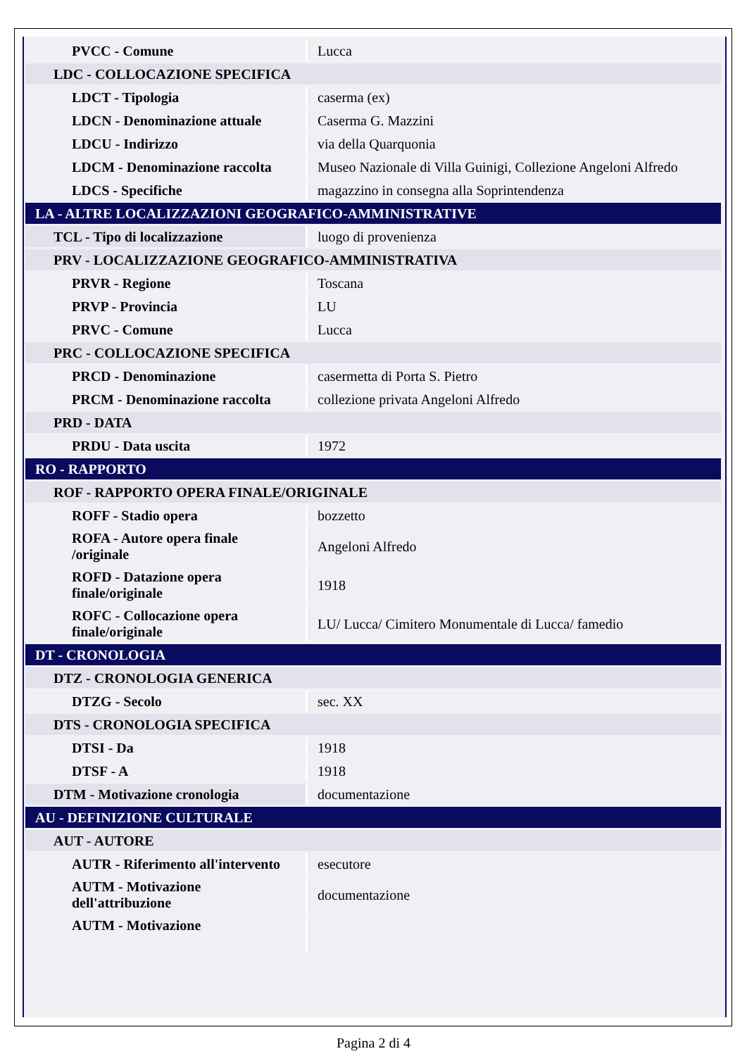| PVCC - Comune | Lucca |
| LDC - COLLOCAZIONE SPECIFICA | |
| LDCT - Tipologia | caserma (ex) |
| LDCN - Denominazione attuale | Caserma G. Mazzini |
| LDCU - Indirizzo | via della Quarquonia |
| LDCM - Denominazione raccolta | Museo Nazionale di Villa Guinigi, Collezione Angeloni Alfredo |
| LDCS - Specifiche | magazzino in consegna alla Soprintendenza |
| LA - ALTRE LOCALIZZAZIONI GEOGRAFICO-AMMINISTRATIVE | |
| TCL - Tipo di localizzazione | luogo di provenienza |
| PRV - LOCALIZZAZIONE GEOGRAFICO-AMMINISTRATIVA | |
| PRVR - Regione | Toscana |
| PRVP - Provincia | LU |
| PRVC - Comune | Lucca |
| PRC - COLLOCAZIONE SPECIFICA | |
| PRCD - Denominazione | casermetta di Porta S. Pietro |
| PRCM - Denominazione raccolta | collezione privata Angeloni Alfredo |
| PRD - DATA | |
| PRDU - Data uscita | 1972 |
| RO - RAPPORTO | |
| ROF - RAPPORTO OPERA FINALE/ORIGINALE | |
| ROFF - Stadio opera | bozzetto |
| ROFA - Autore opera finale /originale | Angeloni Alfredo |
| ROFD - Datazione opera finale/originale | 1918 |
| ROFC - Collocazione opera finale/originale | LU/ Lucca/ Cimitero Monumentale di Lucca/ famedio |
| DT - CRONOLOGIA | |
| DTZ - CRONOLOGIA GENERICA | |
| DTZG - Secolo | sec. XX |
| DTS - CRONOLOGIA SPECIFICA | |
| DTSI - Da | 1918 |
| DTSF - A | 1918 |
| DTM - Motivazione cronologia | documentazione |
| AU - DEFINIZIONE CULTURALE | |
| AUT - AUTORE | |
| AUTR - Riferimento all'intervento | esecutore |
| AUTM - Motivazione dell'attribuzione | documentazione |
| AUTM - Motivazione | |
Pagina 2 di 4